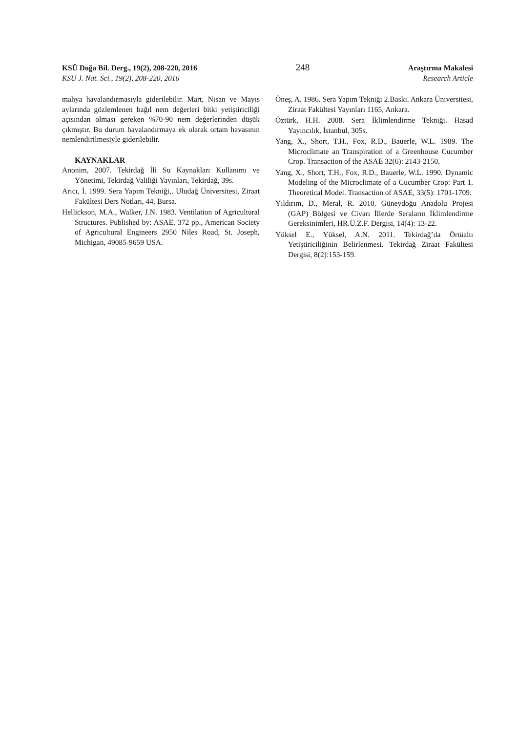KSÜ Doğa Bil. Derg., 19(2), 208-220, 2016 248 Araştırma Makalesi
KSU J. Nat. Sci., 19(2), 208-220, 2016 Research Article
mahya havalandırmasıyla giderilebilir. Mart, Nisan ve Mayıs aylarında gözlemlenen bağıl nem değerleri bitki yetiştiriciliği açısından olması gereken %70-90 nem değerlerinden düşük çıkmıştır. Bu durum havalandırmaya ek olarak ortam havasının nemlendirilmesiyle giderilebilir.
KAYNAKLAR
Anonim, 2007. Tekirdağ İli Su Kaynakları Kullanımı ve Yönetimi, Tekirdağ Valiliği Yayınları, Tekirdağ, 39s.
Arıcı, İ. 1999. Sera Yapım Tekniği,. Uludağ Üniversitesi, Ziraat Fakültesi Ders Notları, 44, Bursa.
Hellickson, M.A., Walker, J.N. 1983. Ventilation of Agricultural Structures. Published by: ASAE, 372 pp., American Society of Agricultural Engineers 2950 Niles Road, St. Joseph, Michigan, 49085-9659 USA.
Öneş, A. 1986. Sera Yapım Tekniği 2.Baskı. Ankara Üniversitesi, Ziraat Fakültesi Yayınları 1165, Ankara.
Öztürk, H.H. 2008. Sera İklimlendirme Tekniği. Hasad Yayıncılık, İstanbul, 305s.
Yang, X., Short, T.H., Fox, R.D., Bauerle, W.L. 1989. The Microclimate an Transpiration of a Greenhouse Cucumber Crop. Transaction of the ASAE 32(6): 2143-2150.
Yang, X., Short, T.H., Fox, R.D., Bauerle, W.L. 1990. Dynamic Modeling of the Microclimate of a Cucumber Crop: Part 1. Theoretical Model. Transaction of ASAE, 33(5): 1701-1709.
Yıldırım, D., Meral, R. 2010. Güneydoğu Anadolu Projesi (GAP) Bölgesi ve Civarı İllerde Seraların İklimlendirme Gereksinimleri, HR.Ü.Z.F. Dergisi, 14(4): 13-22.
Yüksel E., Yüksel, A.N. 2011. Tekirdağ’da Örtüaltı Yetiştiriciliğinin Belirlenmesi. Tekirdağ Ziraat Fakültesi Dergisi, 8(2):153-159.